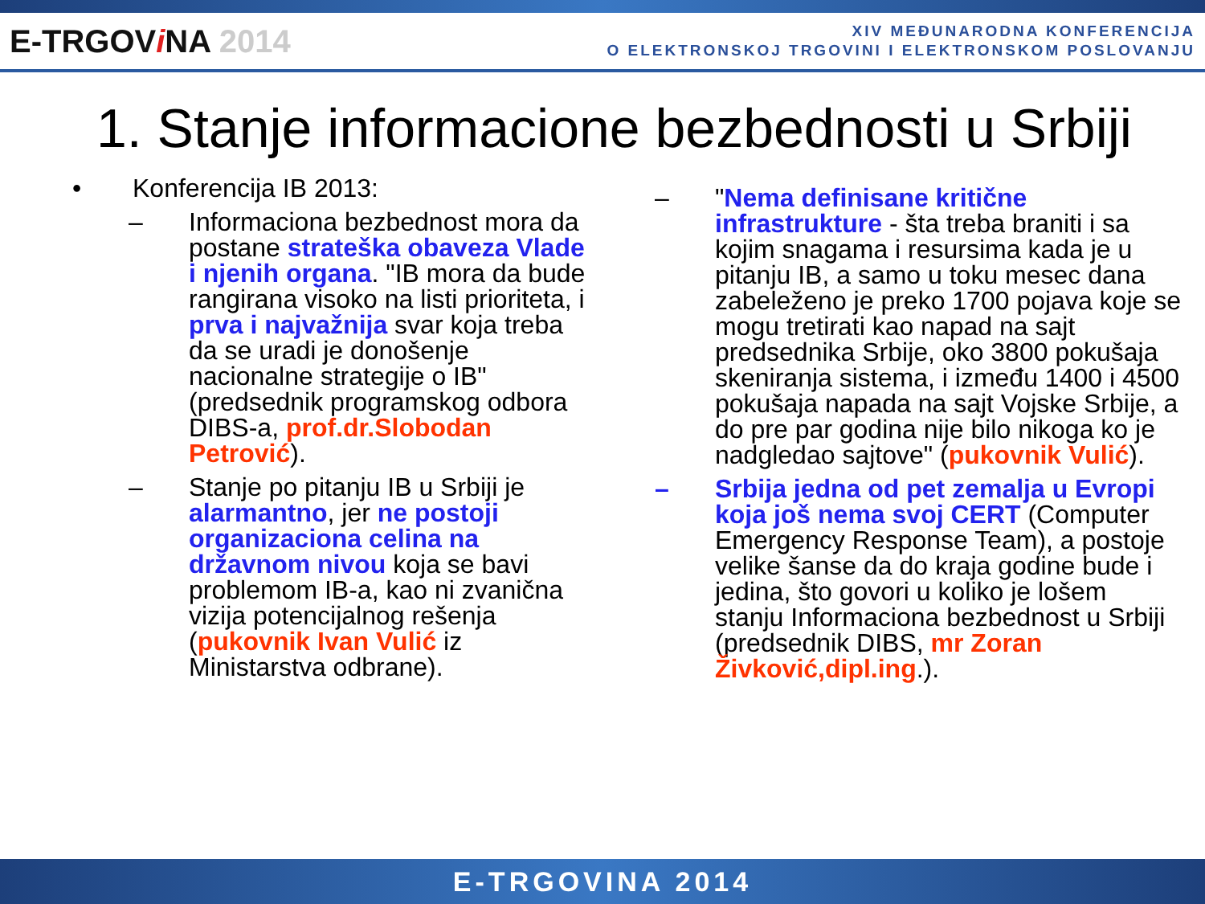E-TRGOVi NA 2014
XIV MEĐUNARODNA KONFERENCIJA
O ELEKTRONSKOJ TRGOVINI I ELEKTRONSKOM POSLOVANJU
1. Stanje informacione bezbednosti u Srbiji
• Konferencija IB 2013:
– Informaciona bezbednost mora da postane strateška obaveza Vlade i njenih organa. "IB mora da bude rangirana visoko na listi prioriteta, i prva i najvažnija svar koja treba da se uradi je donošenje nacionalne strategije o IB" (predsednik programskog odbora DIBS-a, prof.dr.Slobodan Petrović).
– Stanje po pitanju IB u Srbiji je alarmantno, jer ne postoji organizaciona celina na državnom nivou koja se bavi problemom IB-a, kao ni zvanična vizija potencijalnog rešenja (pukovnik Ivan Vulić iz Ministarstva odbrane).
– "Nema definisane kritične infrastrukture - šta treba braniti i sa kojim snagama i resursima kada je u pitanju IB, a samo u toku mesec dana zabeleženo je preko 1700 pojava koje se mogu tretirati kao napad na sajt predsednika Srbije, oko 3800 pokušaja skeniranja sistema, i između 1400 i 4500 pokušaja napada na sajt Vojske Srbije, a do pre par godina nije bilo nikoga ko je nadgledao sajtove" (pukovnik Vulić).
– Srbija jedna od pet zemalja u Evropi koja još nema svoj CERT (Computer Emergency Response Team), a postoje velike šanse da do kraja godine bude i jedina, što govori u koliko je lošem stanju Informaciona bezbednost u Srbiji (predsednik DIBS, mr Zoran Živković,dipl.ing.).
E-TRGOVINA 2014